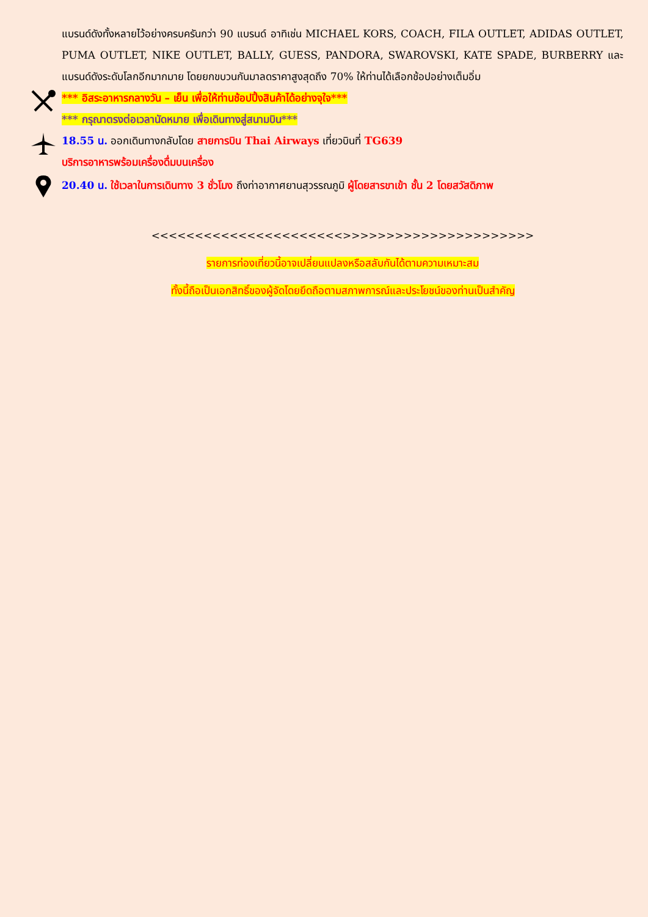แบรนด์ดังทั้งหลายไว้อย่างครบครันกว่า 90 แบรนด์ อาทิเช่น MICHAEL KORS, COACH, FILA OUTLET, ADIDAS OUTLET, PUMA OUTLET, NIKE OUTLET, BALLY, GUESS, PANDORA, SWAROVSKI, KATE SPADE, BURBERRY และแบรนด์ดังระดับโลกอีกมากมาย โดยยกขบวนกันมาลดราคาสูงสุดถึง 70% ให้ท่านได้เลือกช้อปอย่างเต็มอิ่ม
*** อิสระอาหารกลางวัน – เย็น เพื่อให้ท่านช้อปปิ้งสินค้าได้อย่างจุใจ***
*** กรุณาตรงต่อเวลานัดหมาย เพื่อเดินทางสู่สนามบิน***
18.55 น. ออกเดินทางกลับโดย สายการบิน Thai Airways เที่ยวบินที่ TG639
บริการอาหารพร้อมเครื่องดื่มบนเครื่อง
20.40 น. ใช้เวลาในการเดินทาง 3 ชั่วโมง ถึงท่าอากาศยานสุวรรณภูมิ ผู้โดยสารขาเข้า ชั้น 2 โดยสวัสดิภาพ
<<<<<<<<<<<<<<<<<<<<<<>>>>>>>>>>>>>>>>>>>>>>
รายการท่องเที่ยวนี้อาจเปลี่ยนแปลงหรือสลับกันได้ตามความเหมาะสม
ทั้งนี้ถือเป็นเอกสิทธิ์ของผู้จัดโดยยึดถือตามสภาพการณ์และประโยชน์ของท่านเป็นสำคัญ